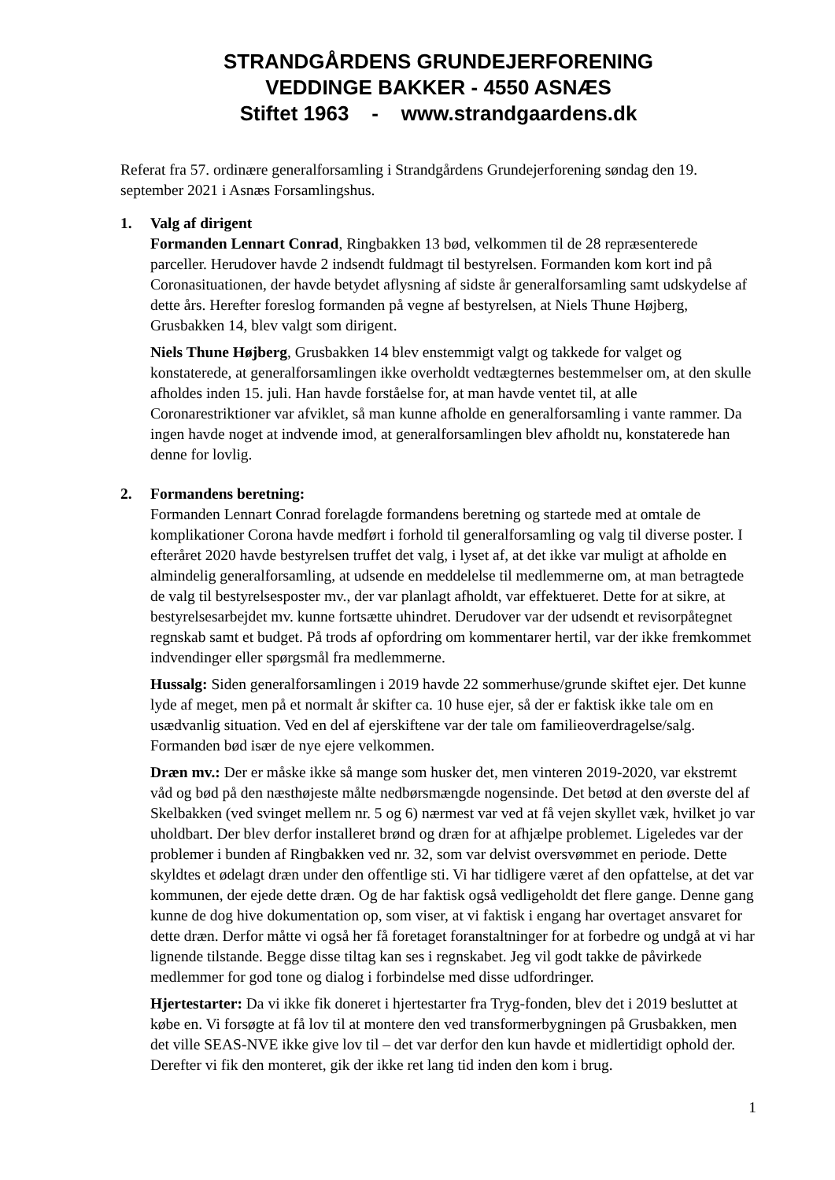STRANDGÅRDENS GRUNDEJERFORENING
VEDDINGE BAKKER - 4550 ASNÆS
Stiftet 1963 - www.strandgaardens.dk
Referat fra 57. ordinære generalforsamling i Strandgårdens Grundejerforening søndag den 19. september 2021 i Asnæs Forsamlingshus.
1. Valg af dirigent
Formanden Lennart Conrad, Ringbakken 13 bød, velkommen til de 28 repræsenterede parceller. Herudover havde 2 indsendt fuldmagt til bestyrelsen. Formanden kom kort ind på Coronasituationen, der havde betydet aflysning af sidste år generalforsamling samt udskydelse af dette års. Herefter foreslog formanden på vegne af bestyrelsen, at Niels Thune Højberg, Grusbakken 14, blev valgt som dirigent.
Niels Thune Højberg, Grusbakken 14 blev enstemmigt valgt og takkede for valget og konstaterede, at generalforsamlingen ikke overholdt vedtægternes bestemmelser om, at den skulle afholdes inden 15. juli. Han havde forståelse for, at man havde ventet til, at alle Coronarestriktioner var afviklet, så man kunne afholde en generalforsamling i vante rammer. Da ingen havde noget at indvende imod, at generalforsamlingen blev afholdt nu, konstaterede han denne for lovlig.
2. Formandens beretning:
Formanden Lennart Conrad forelagde formandens beretning og startede med at omtale de komplikationer Corona havde medført i forhold til generalforsamling og valg til diverse poster. I efteråret 2020 havde bestyrelsen truffet det valg, i lyset af, at det ikke var muligt at afholde en almindelig generalforsamling, at udsende en meddelelse til medlemmerne om, at man betragtede de valg til bestyrelsesposter mv., der var planlagt afholdt, var effektueret. Dette for at sikre, at bestyrelsesarbejdet mv. kunne fortsætte uhindret. Derudover var der udsendt et revisorpåtegnet regnskab samt et budget. På trods af opfordring om kommentarer hertil, var der ikke fremkommet indvendinger eller spørgsmål fra medlemmerne.
Hussalg: Siden generalforsamlingen i 2019 havde 22 sommerhuse/grunde skiftet ejer. Det kunne lyde af meget, men på et normalt år skifter ca. 10 huse ejer, så der er faktisk ikke tale om en usædvanlig situation. Ved en del af ejerskiftene var der tale om familieoverdragelse/salg. Formanden bød især de nye ejere velkommen.
Dræn mv.: Der er måske ikke så mange som husker det, men vinteren 2019-2020, var ekstremt våd og bød på den næsthøjeste målte nedbørsmængde nogensinde. Det betød at den øverste del af Skelbakken (ved svinget mellem nr. 5 og 6) nærmest var ved at få vejen skyllet væk, hvilket jo var uholdbart. Der blev derfor installeret brønd og dræn for at afhjælpe problemet. Ligeledes var der problemer i bunden af Ringbakken ved nr. 32, som var delvist oversvømmet en periode. Dette skyldtes et ødelagt dræn under den offentlige sti. Vi har tidligere været af den opfattelse, at det var kommunen, der ejede dette dræn. Og de har faktisk også vedligeholdt det flere gange. Denne gang kunne de dog hive dokumentation op, som viser, at vi faktisk i engang har overtaget ansvaret for dette dræn. Derfor måtte vi også her få foretaget foranstaltninger for at forbedre og undgå at vi har lignende tilstande. Begge disse tiltag kan ses i regnskabet. Jeg vil godt takke de påvirkede medlemmer for god tone og dialog i forbindelse med disse udfordringer.
Hjertestarter: Da vi ikke fik doneret i hjertestarter fra Tryg-fonden, blev det i 2019 besluttet at købe en. Vi forsøgte at få lov til at montere den ved transformerbygningen på Grusbakken, men det ville SEAS-NVE ikke give lov til – det var derfor den kun havde et midlertidigt ophold der. Derefter vi fik den monteret, gik der ikke ret lang tid inden den kom i brug.
1